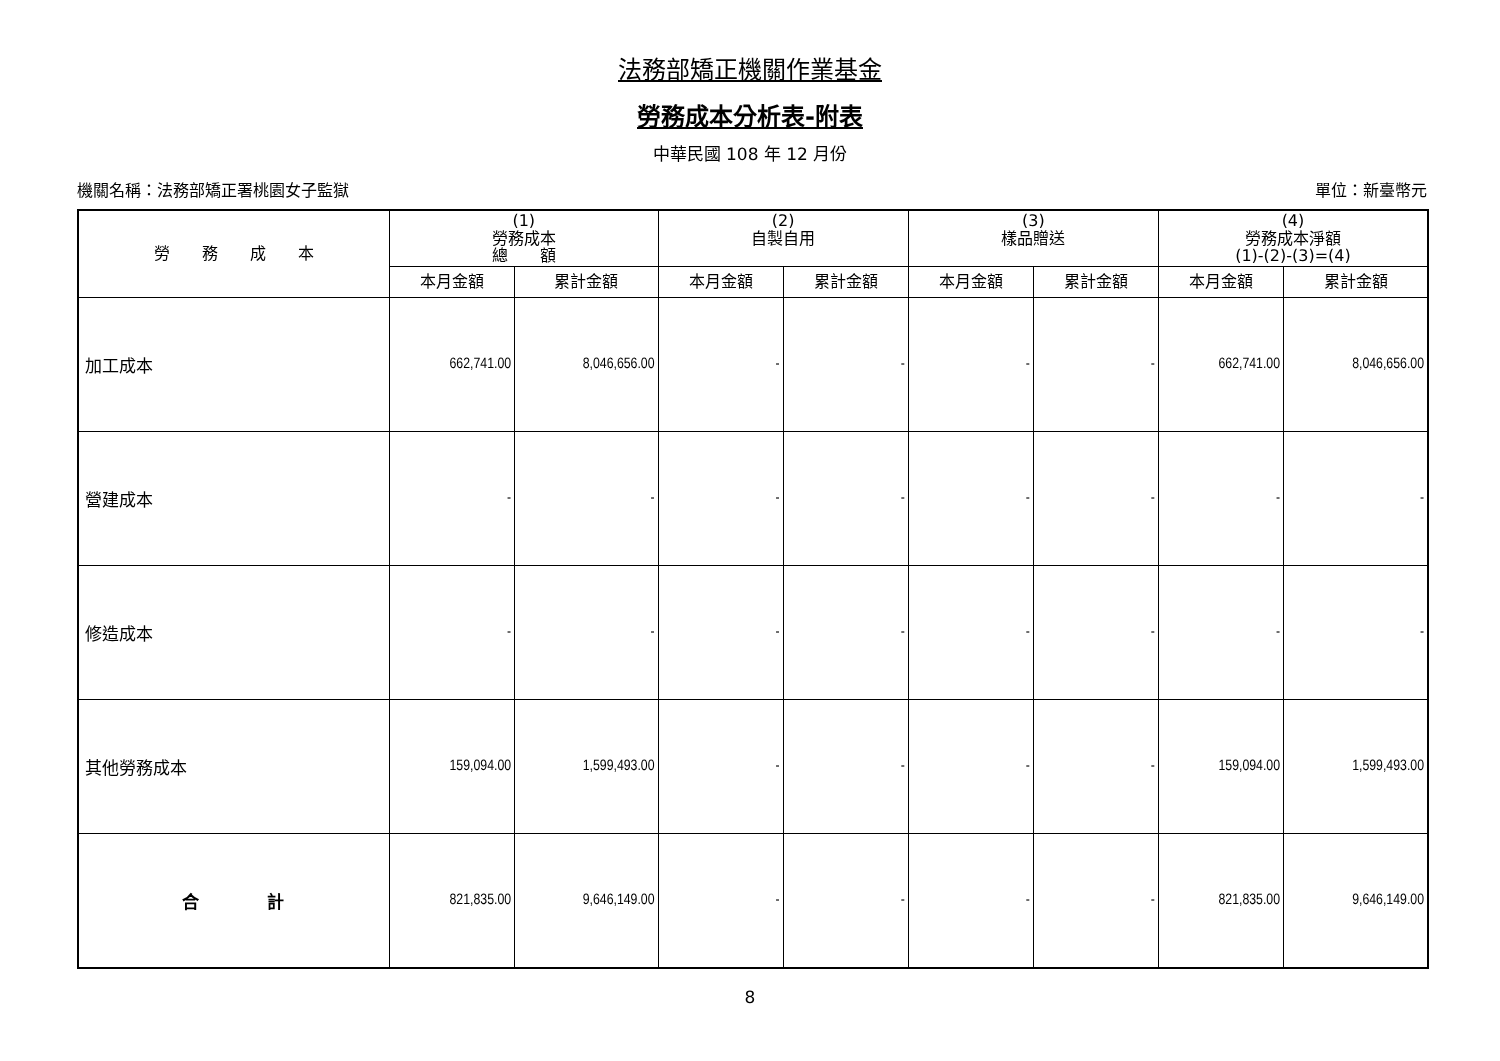法務部矯正機關作業基金
勞務成本分析表-附表
中華民國 108 年 12 月份
機關名稱：法務部矯正署桃園女子監獄 單位：新臺幣元
| 勞 務 成 本 | (1) 勞務成本 總 額 | | (2) 自製自用 | | (3) 樣品贈送 | | (4) 勞務成本淨額 (1)-(2)-(3)=(4) | |
| --- | --- | --- | --- | --- | --- | --- | --- | --- |
| | 本月金額 | 累計金額 | 本月金額 | 累計金額 | 本月金額 | 累計金額 | 本月金額 | 累計金額 |
| 加工成本 | 662,741.00 | 8,046,656.00 | - | - | - | - | 662,741.00 | 8,046,656.00 |
| 營建成本 | - | - | - | - | - | - | - | - |
| 修造成本 | - | - | - | - | - | - | - | - |
| 其他勞務成本 | 159,094.00 | 1,599,493.00 | - | - | - | - | 159,094.00 | 1,599,493.00 |
| 合 計 | 821,835.00 | 9,646,149.00 | - | - | - | - | 821,835.00 | 9,646,149.00 |
8